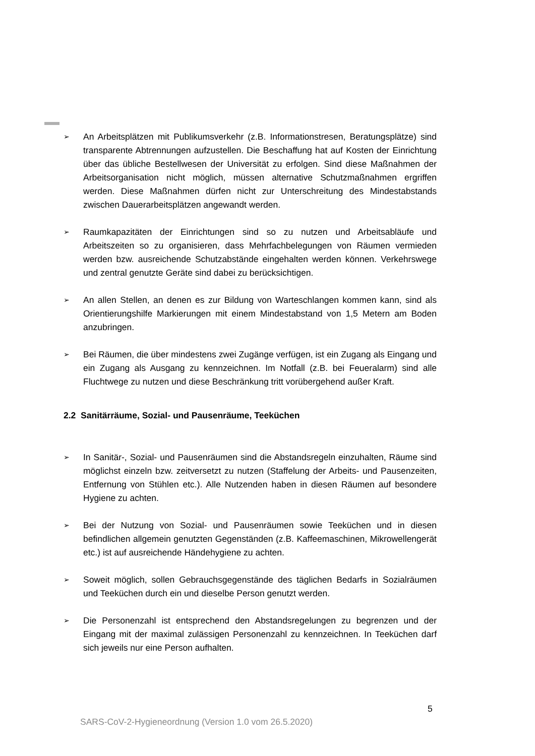➢
An Arbeitsplätzen mit Publikumsverkehr (z.B. Informationstresen, Beratungsplätze) sind transparente Abtrennungen aufzustellen. Die Beschaffung hat auf Kosten der Einrichtung über das übliche Bestellwesen der Universität zu erfolgen. Sind diese Maßnahmen der Arbeitsorganisation nicht möglich, müssen alternative Schutzmaßnahmen ergriffen werden. Diese Maßnahmen dürfen nicht zur Unterschreitung des Mindestabstands zwischen Dauerarbeitsplätzen angewandt werden.
➢
Raumkapazitäten der Einrichtungen sind so zu nutzen und Arbeitsabläufe und Arbeitszeiten so zu organisieren, dass Mehrfachbelegungen von Räumen vermieden werden bzw. ausreichende Schutzabstände eingehalten werden können. Verkehrswege und zentral genutzte Geräte sind dabei zu berücksichtigen.
➢
An allen Stellen, an denen es zur Bildung von Warteschlangen kommen kann, sind als Orientierungshilfe Markierungen mit einem Mindestabstand von 1,5 Metern am Boden anzubringen.
➢
Bei Räumen, die über mindestens zwei Zugänge verfügen, ist ein Zugang als Eingang und ein Zugang als Ausgang zu kennzeichnen. Im Notfall (z.B. bei Feueralarm) sind alle Fluchtwege zu nutzen und diese Beschränkung tritt vorübergehend außer Kraft.
2.2 Sanitärräume, Sozial- und Pausenräume, Teeküchen
➢
In Sanitär-, Sozial- und Pausenräumen sind die Abstandsregeln einzuhalten, Räume sind möglichst einzeln bzw. zeitversetzt zu nutzen (Staffelung der Arbeits- und Pausenzeiten, Entfernung von Stühlen etc.). Alle Nutzenden haben in diesen Räumen auf besondere Hygiene zu achten.
➢
Bei der Nutzung von Sozial- und Pausenräumen sowie Teeküchen und in diesen befindlichen allgemein genutzten Gegenständen (z.B. Kaffeemaschinen, Mikrowellengerät etc.) ist auf ausreichende Händehygiene zu achten.
➢
Soweit möglich, sollen Gebrauchsgegenstände des täglichen Bedarfs in Sozialräumen und Teeküchen durch ein und dieselbe Person genutzt werden.
➢
Die Personenzahl ist entsprechend den Abstandsregelungen zu begrenzen und der Eingang mit der maximal zulässigen Personenzahl zu kennzeichnen. In Teeküchen darf sich jeweils nur eine Person aufhalten.
5
SARS-CoV-2-Hygieneordnung (Version 1.0 vom 26.5.2020)